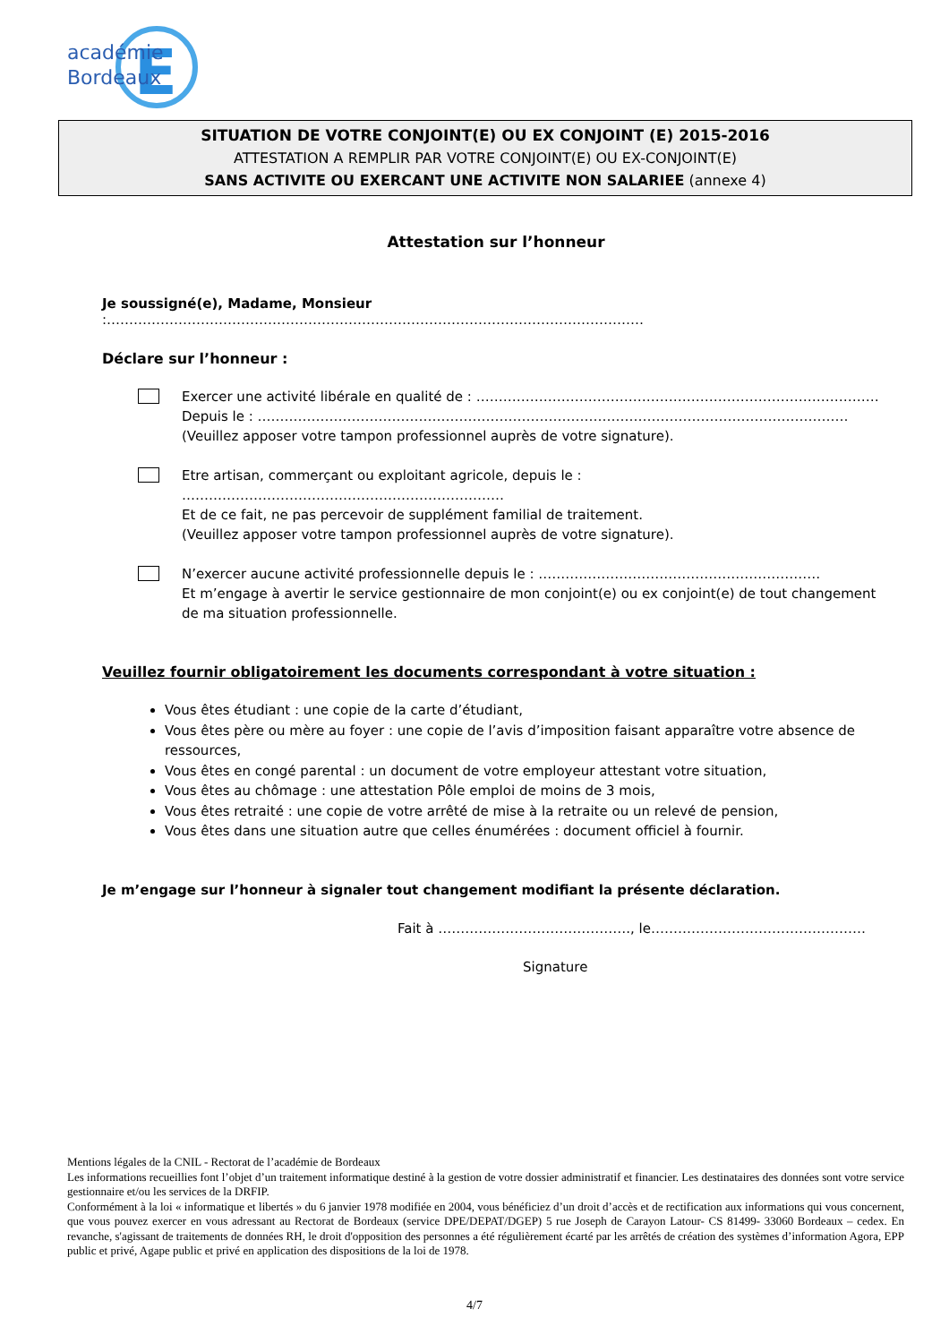E
académie
Bordeaux
SITUATION DE VOTRE CONJOINT(E) OU EX CONJOINT (E) 2015-2016
ATTESTATION A REMPLIR PAR VOTRE CONJOINT(E) OU EX-CONJOINT(E)
SANS ACTIVITE OU EXERCANT UNE ACTIVITE NON SALARIEE (annexe 4)
Attestation sur l’honneur
Je soussigné(e), Madame, Monsieur :…………………………………………………………………………………………………………
Déclare sur l’honneur :
Exercer une activité libérale en qualité de : ………………………………………………………………………………
Depuis le : ……………………………………………………………………………………………………………………
(Veuillez apposer votre tampon professionnel auprès de votre signature).
Etre artisan, commerçant ou exploitant agricole, depuis le : ………………………………………………………………
Et de ce fait, ne pas percevoir de supplément familial de traitement.
(Veuillez apposer votre tampon professionnel auprès de votre signature).
N’exercer aucune activité professionnelle depuis le : ………………………………………………………
Et m’engage à avertir le service gestionnaire de mon conjoint(e) ou ex conjoint(e) de tout changement de ma situation professionnelle.
Veuillez fournir obligatoirement les documents correspondant à votre situation :
Vous êtes étudiant : une copie de la carte d’étudiant,
Vous êtes père ou mère au foyer : une copie de l’avis d’imposition faisant apparaître votre absence de ressources,
Vous êtes en congé parental : un document de votre employeur attestant votre situation,
Vous êtes au chômage : une attestation Pôle emploi de moins de 3 mois,
Vous êtes retraité : une copie de votre arrêté de mise à la retraite ou un relevé de pension,
Vous êtes dans une situation autre que celles énumérées : document officiel à fournir.
Je m’engage sur l’honneur à signaler tout changement modifiant la présente déclaration.
Fait à ……………………………………., le…………………………………………
Signature
Mentions légales de la CNIL - Rectorat de l’académie de Bordeaux
Les informations recueillies font l’objet d’un traitement informatique destiné à la gestion de votre dossier administratif et financier. Les destinataires des données sont votre service gestionnaire et/ou les services de la DRFIP.
Conformément à la loi « informatique et libertés » du 6 janvier 1978 modifiée en 2004, vous bénéficiez d’un droit d’accès et de rectification aux informations qui vous concernent, que vous pouvez exercer en vous adressant au Rectorat de Bordeaux (service DPE/DEPAT/DGEP) 5 rue Joseph de Carayon Latour- CS 81499- 33060 Bordeaux – cedex. En revanche, s'agissant de traitements de données RH, le droit d'opposition des personnes a été régulièrement écarté par les arrêtés de création des systèmes d’information Agora, EPP public et privé, Agape public et privé en application des dispositions de la loi de 1978.
4/7